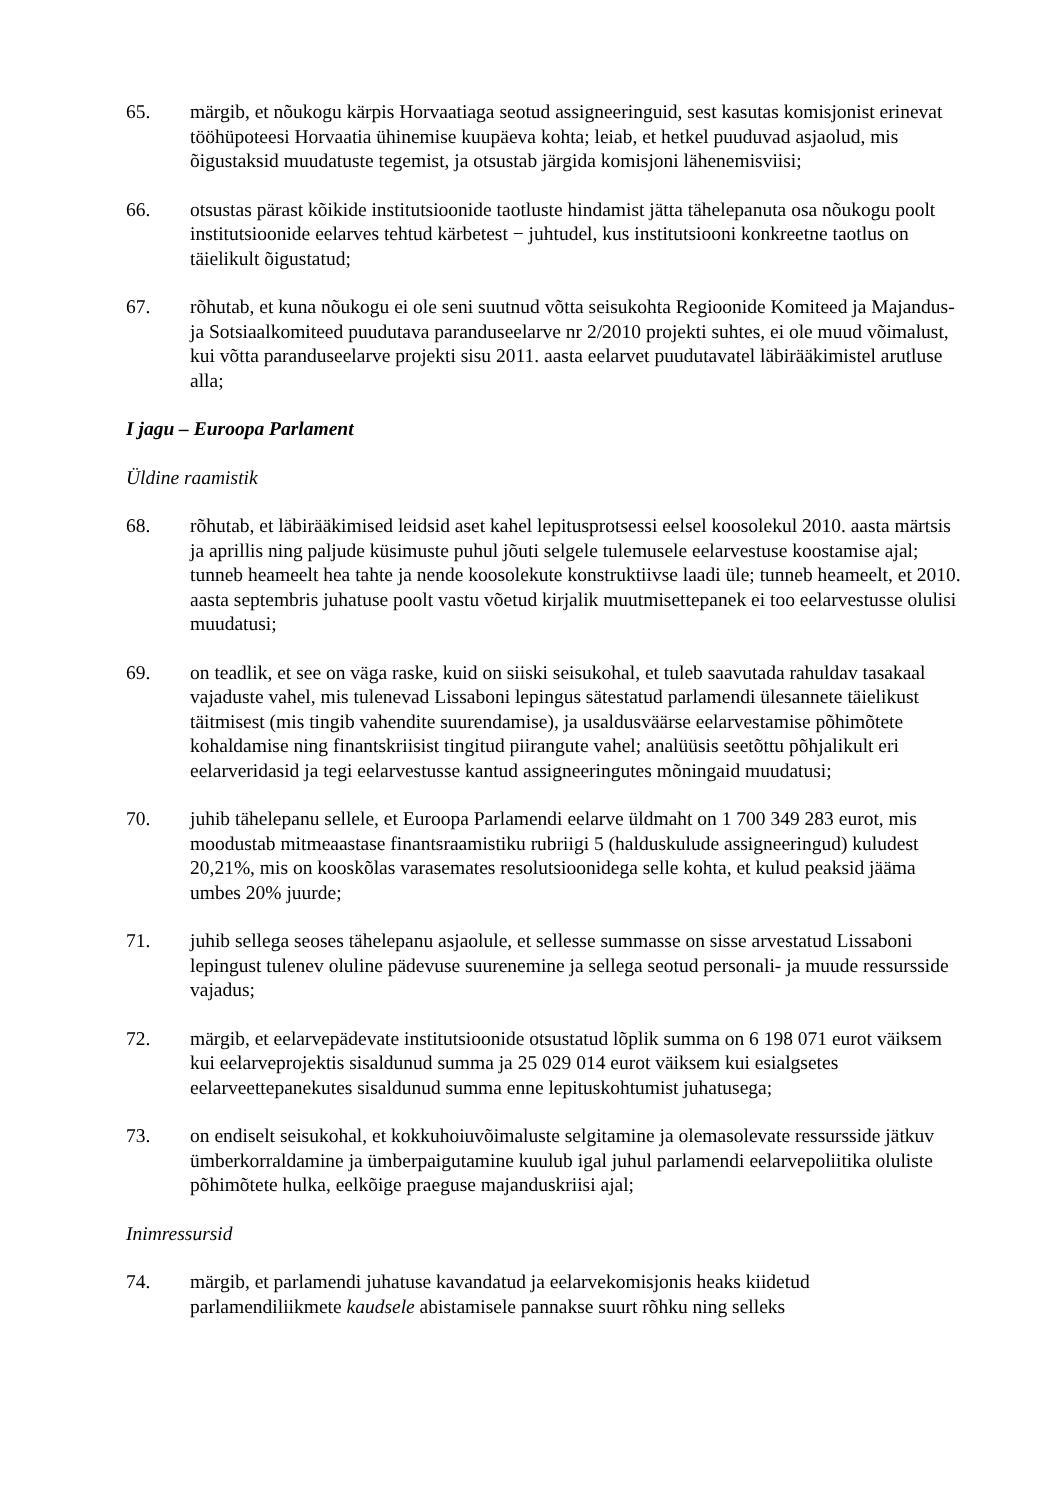65. märgib, et nõukogu kärpis Horvaatiaga seotud assigneeringuid, sest kasutas komisjonist erinevat tööhüpoteesi Horvaatia ühinemise kuupäeva kohta; leiab, et hetkel puuduvad asjaolud, mis õigustaksid muudatuste tegemist, ja otsustab järgida komisjoni lähenemisviisi;
66. otsustas pärast kõikide institutsioonide taotluste hindamist jätta tähelepanuta osa nõukogu poolt institutsioonide eelarves tehtud kärbetest − juhtudel, kus institutsiooni konkreetne taotlus on täielikult õigustatud;
67. rõhutab, et kuna nõukogu ei ole seni suutnud võtta seisukohta Regioonide Komiteed ja Majandus- ja Sotsiaalkomiteed puudutava paranduseelarve nr 2/2010 projekti suhtes, ei ole muud võimalust, kui võtta paranduseelarve projekti sisu 2011. aasta eelarvet puudutavatel läbirääkimistel arutluse alla;
I jagu – Euroopa Parlament
Üldine raamistik
68. rõhutab, et läbirääkimised leidsid aset kahel lepitusprotsessi eelsel koosolekul 2010. aasta märtsis ja aprillis ning paljude küsimuste puhul jõuti selgele tulemusele eelarvestuse koostamise ajal; tunneb heameelt hea tahte ja nende koosolekute konstruktiivse laadi üle; tunneb heameelt, et 2010. aasta septembris juhatuse poolt vastu võetud kirjalik muutmisettepanek ei too eelarvestusse olulisi muudatusi;
69. on teadlik, et see on väga raske, kuid on siiski seisukohal, et tuleb saavutada rahuldav tasakaal vajaduste vahel, mis tulenevad Lissaboni lepingus sätestatud parlamendi ülesannete täielikust täitmisest (mis tingib vahendite suurendamise), ja usaldusväärse eelarvestamise põhimõtete kohaldamise ning finantskriisist tingitud piirangute vahel; analüüsis seetõttu põhjalikult eri eelarveridasid ja tegi eelarvestusse kantud assigneeringutes mõningaid muudatusi;
70. juhib tähelepanu sellele, et Euroopa Parlamendi eelarve üldmaht on 1 700 349 283 eurot, mis moodustab mitmeaastase finantsraamistiku rubriigi 5 (halduskulude assigneeringud) kuludest 20,21%, mis on kooskõlas varasemates resolutsioonidega selle kohta, et kulud peaksid jääma umbes 20% juurde;
71. juhib sellega seoses tähelepanu asjaolule, et sellesse summasse on sisse arvestatud Lissaboni lepingust tulenev oluline pädevuse suurenemine ja sellega seotud personali- ja muude ressursside vajadus;
72. märgib, et eelarvepädevate institutsioonide otsustatud lõplik summa on 6 198 071 eurot väiksem kui eelarveprojektis sisaldunud summa ja 25 029 014 eurot väiksem kui esialgsetes eelarveettepanekutes sisaldunud summa enne lepituskohtumist juhatusega;
73. on endiselt seisukohal, et kokkuhoiuvõimaluste selgitamine ja olemasolevate ressursside jätkuv ümberkorraldamine ja ümberpaigutamine kuulub igal juhul parlamendi eelarvepoliitika oluliste põhimõtete hulka, eelkõige praeguse majanduskriisi ajal;
Inimressursid
74. märgib, et parlamendi juhatuse kavandatud ja eelarvekomisjonis heaks kiidetud parlamendiliikmete kaudsele abistamisele pannakse suurt rõhku ning selleks